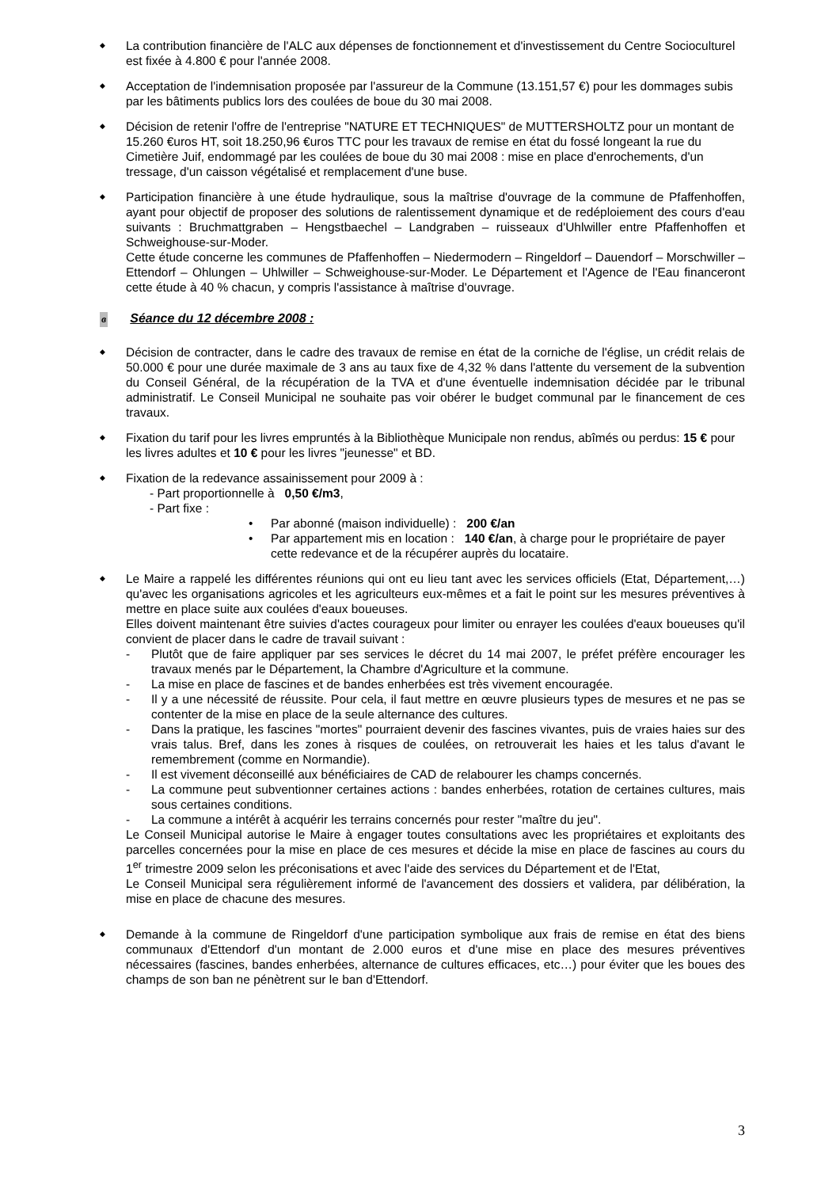◆
La contribution financière de l'ALC aux dépenses de fonctionnement et d'investissement du Centre Socioculturel est fixée à 4.800 € pour l'année 2008.
◆
Acceptation de l'indemnisation proposée par l'assureur de la Commune (13.151,57 €) pour les dommages subis par les bâtiments publics lors des coulées de boue du 30 mai 2008.
◆
Décision de retenir l'offre de l'entreprise "NATURE ET TECHNIQUES" de MUTTERSHOLTZ pour un montant de 15.260 €uros HT, soit 18.250,96 €uros TTC pour les travaux de remise en état du fossé longeant la rue du Cimetière Juif, endommagé par les coulées de boue du 30 mai 2008 : mise en place d'enrochements, d'un tressage, d'un caisson végétalisé et remplacement d'une buse.
◆
Participation financière à une étude hydraulique, sous la maîtrise d'ouvrage de la commune de Pfaffenhoffen, ayant pour objectif de proposer des solutions de ralentissement dynamique et de redéploiement des cours d'eau suivants : Bruchmattgraben – Hengstbaechel – Landgraben – ruisseaux d'Uhlwiller entre Pfaffenhoffen et Schweighouse-sur-Moder.
Cette étude concerne les communes de Pfaffenhoffen – Niedermodern – Ringeldorf – Dauendorf – Morschwiller – Ettendorf – Ohlungen – Uhlwiller – Schweighouse-sur-Moder. Le Département et l'Agence de l'Eau financeront cette étude à 40 % chacun, y compris l'assistance à maîtrise d'ouvrage.
ɞ Séance du 12 décembre 2008 :
◆
Décision de contracter, dans le cadre des travaux de remise en état de la corniche de l'église, un crédit relais de 50.000 € pour une durée maximale de 3 ans au taux fixe de 4,32 % dans l'attente du versement de la subvention du Conseil Général, de la récupération de la TVA et d'une éventuelle indemnisation décidée par le tribunal administratif. Le Conseil Municipal ne souhaite pas voir obérer le budget communal par le financement de ces travaux.
◆
Fixation du tarif pour les livres empruntés à la Bibliothèque Municipale non rendus, abîmés ou perdus: 15 € pour les livres adultes et 10 € pour les livres "jeunesse" et BD.
◆
Fixation de la redevance assainissement pour 2009 à :
- Part proportionnelle à 0,50 €/m3,
- Part fixe :
• Par abonné (maison individuelle) : 200 €/an
• Par appartement mis en location : 140 €/an, à charge pour le propriétaire de payer cette redevance et de la récupérer auprès du locataire.
◆
Le Maire a rappelé les différentes réunions qui ont eu lieu tant avec les services officiels (Etat, Département,…) qu'avec les organisations agricoles et les agriculteurs eux-mêmes et a fait le point sur les mesures préventives à mettre en place suite aux coulées d'eaux boueuses.
Elles doivent maintenant être suivies d'actes courageux pour limiter ou enrayer les coulées d'eaux boueuses qu'il convient de placer dans le cadre de travail suivant :
- Plutôt que de faire appliquer par ses services le décret du 14 mai 2007, le préfet préfère encourager les travaux menés par le Département, la Chambre d'Agriculture et la commune.
- La mise en place de fascines et de bandes enherbées est très vivement encouragée.
- Il y a une nécessité de réussite. Pour cela, il faut mettre en œuvre plusieurs types de mesures et ne pas se contenter de la mise en place de la seule alternance des cultures.
- Dans la pratique, les fascines "mortes" pourraient devenir des fascines vivantes, puis de vraies haies sur des vrais talus. Bref, dans les zones à risques de coulées, on retrouverait les haies et les talus d'avant le remembrement (comme en Normandie).
- Il est vivement déconseillé aux bénéficiaires de CAD de relabourer les champs concernés.
- La commune peut subventionner certaines actions : bandes enherbées, rotation de certaines cultures, mais sous certaines conditions.
- La commune a intérêt à acquérir les terrains concernés pour rester "maître du jeu".
Le Conseil Municipal autorise le Maire à engager toutes consultations avec les propriétaires et exploitants des parcelles concernées pour la mise en place de ces mesures et décide la mise en place de fascines au cours du 1<sup>er</sup> trimestre 2009 selon les préconisations et avec l'aide des services du Département et de l'Etat,
Le Conseil Municipal sera régulièrement informé de l'avancement des dossiers et validera, par délibération, la mise en place de chacune des mesures.
◆
Demande à la commune de Ringeldorf d'une participation symbolique aux frais de remise en état des biens communaux d'Ettendorf d'un montant de 2.000 euros et d'une mise en place des mesures préventives nécessaires (fascines, bandes enherbées, alternance de cultures efficaces, etc…) pour éviter que les boues des champs de son ban ne pénètrent sur le ban d'Ettendorf.
3